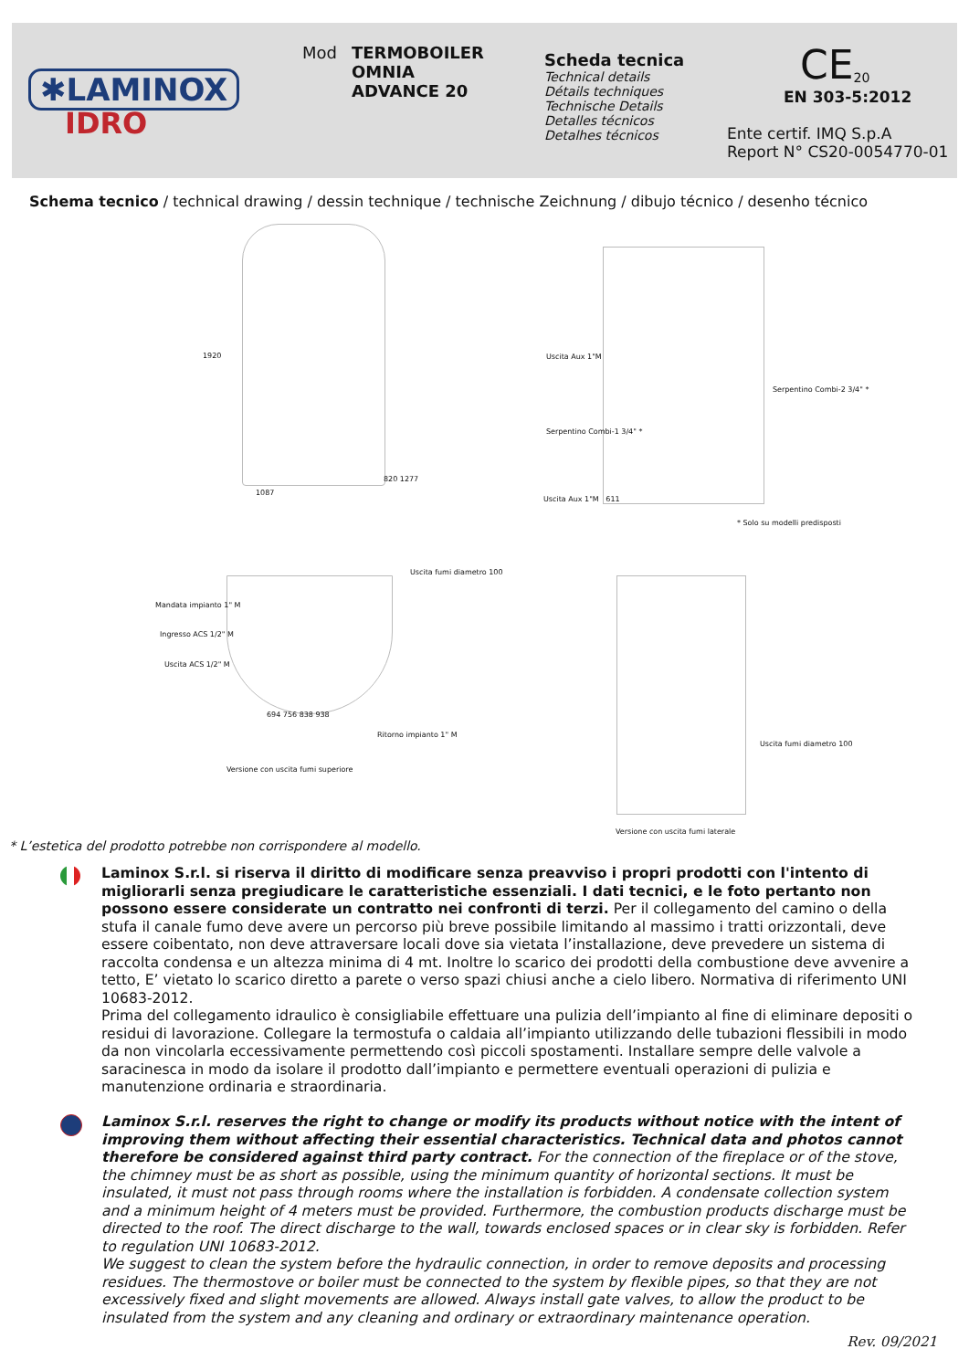✱LAMINOX
IDRO
Mod TERMOBOILER
OMNIA
ADVANCE 20
Scheda tecnica
Technical details
Détails techniques
Technische Details
Detalles técnicos
Detalhes técnicos
CE<sub>20</sub>
EN 303-5:2012
Ente certif. IMQ S.p.A
Report N° CS20-0054770-01
Schema tecnico / technical drawing / dessin technique / technische Zeichnung / dibujo técnico / desenho técnico
1920
1087
820 1277
Uscita Aux 1"M
Serpentino Combi-2 3/4" *
Serpentino Combi-1 3/4" *
Uscita Aux 1"M 611
* Solo su modelli predisposti
Mandata impianto 1" M
Ingresso ACS 1/2" M
Uscita ACS 1/2" M
Uscita fumi diametro 100
Ritorno impianto 1" M
694 756 838 938
Versione con uscita fumi superiore
Uscita fumi diametro 100
Versione con uscita fumi laterale
* L’estetica del prodotto potrebbe non corrispondere al modello.
Laminox S.r.l. si riserva il diritto di modificare senza preavviso i propri prodotti con l'intento di migliorarli senza pregiudicare le caratteristiche essenziali. I dati tecnici, e le foto pertanto non possono essere considerate un contratto nei confronti di terzi. Per il collegamento del camino o della stufa il canale fumo deve avere un percorso più breve possibile limitando al massimo i tratti orizzontali, deve essere coibentato, non deve attraversare locali dove sia vietata l’installazione, deve prevedere un sistema di raccolta condensa e un altezza minima di 4 mt. Inoltre lo scarico dei prodotti della combustione deve avvenire a tetto, E’ vietato lo scarico diretto a parete o verso spazi chiusi anche a cielo libero. Normativa di riferimento UNI 10683-2012.
Prima del collegamento idraulico è consigliabile effettuare una pulizia dell’impianto al fine di eliminare depositi o residui di lavorazione. Collegare la termostufa o caldaia all’impianto utilizzando delle tubazioni flessibili in modo da non vincolarla eccessivamente permettendo così piccoli spostamenti. Installare sempre delle valvole a saracinesca in modo da isolare il prodotto dall’impianto e permettere eventuali operazioni di pulizia e manutenzione ordinaria e straordinaria.
Laminox S.r.l. reserves the right to change or modify its products without notice with the intent of improving them without affecting their essential characteristics. Technical data and photos cannot therefore be considered against third party contract. For the connection of the fireplace or of the stove, the chimney must be as short as possible, using the minimum quantity of horizontal sections. It must be insulated, it must not pass through rooms where the installation is forbidden. A condensate collection system and a minimum height of 4 meters must be provided. Furthermore, the combustion products discharge must be directed to the roof. The direct discharge to the wall, towards enclosed spaces or in clear sky is forbidden. Refer to regulation UNI 10683-2012.
We suggest to clean the system before the hydraulic connection, in order to remove deposits and processing residues. The thermostove or boiler must be connected to the system by flexible pipes, so that they are not excessively fixed and slight movements are allowed. Always install gate valves, to allow the product to be insulated from the system and any cleaning and ordinary or extraordinary maintenance operation.
Rev. 09/2021